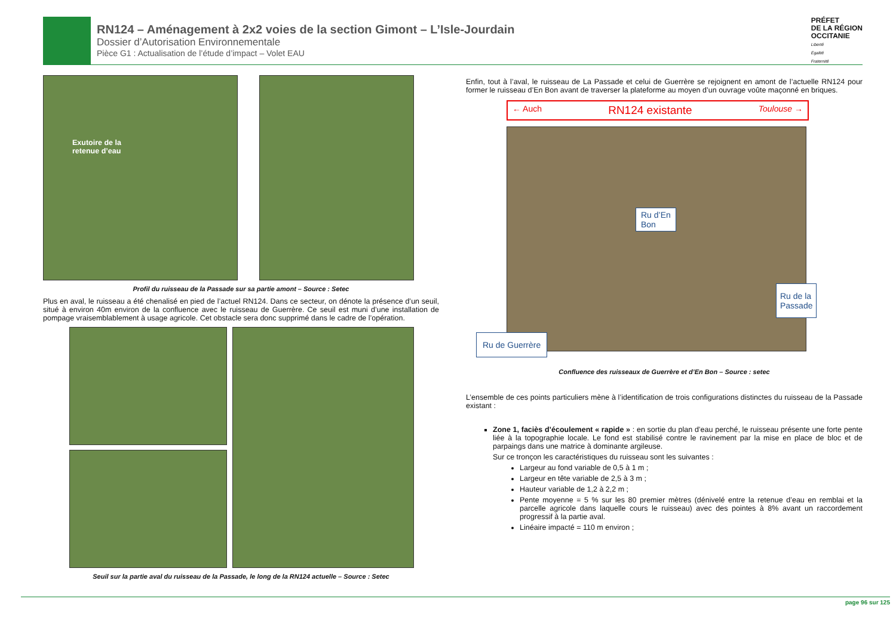RN124 – Aménagement à 2x2 voies de la section Gimont – L’Isle-Jourdain
Dossier d’Autorisation Environnementale
Pièce G1 : Actualisation de l’étude d’impact – Volet EAU
PRÉFET
DE LA RÉGION
OCCITANIE
Liberté
Égalité
Fraternité
Exutoire de la
retenue d’eau
Profil du ruisseau de la Passade sur sa partie amont – Source : Setec
Plus en aval, le ruisseau a été chenalisé en pied de l’actuel RN124. Dans ce secteur, on dénote la présence d’un seuil, situé à environ 40m environ de la confluence avec le ruisseau de Guerrère. Ce seuil est muni d’une installation de pompage vraisemblablement à usage agricole. Cet obstacle sera donc supprimé dans le cadre de l’opération.
Seuil sur la partie aval du ruisseau de la Passade, le long de la RN124 actuelle – Source : Setec
Enfin, tout à l’aval, le ruisseau de La Passade et celui de Guerrère se rejoignent en amont de l’actuelle RN124 pour former le ruisseau d’En Bon avant de traverser la plateforme au moyen d’un ouvrage voûte maçonné en briques.
← Auch RN124 existante Toulouse →
Ru d’En
Bon
Ru de la Passade
Ru de Guerrère
Confluence des ruisseaux de Guerrère et d’En Bon – Source : setec
L’ensemble de ces points particuliers mène à l’identification de trois configurations distinctes du ruisseau de la Passade existant :
Zone 1, faciès d’écoulement « rapide » : en sortie du plan d’eau perché, le ruisseau présente une forte pente liée à la topographie locale. Le fond est stabilisé contre le ravinement par la mise en place de bloc et de parpaings dans une matrice à dominante argileuse.
Sur ce tronçon les caractéristiques du ruisseau sont les suivantes :
Largeur au fond variable de 0,5 à 1 m ;
Largeur en tête variable de 2,5 à 3 m ;
Hauteur variable de 1,2 à 2,2 m ;
Pente moyenne = 5 % sur les 80 premier mètres (dénivelé entre la retenue d’eau en remblai et la parcelle agricole dans laquelle cours le ruisseau) avec des pointes à 8% avant un raccordement progressif à la partie aval.
Linéaire impacté = 110 m environ ;
page 96 sur 125